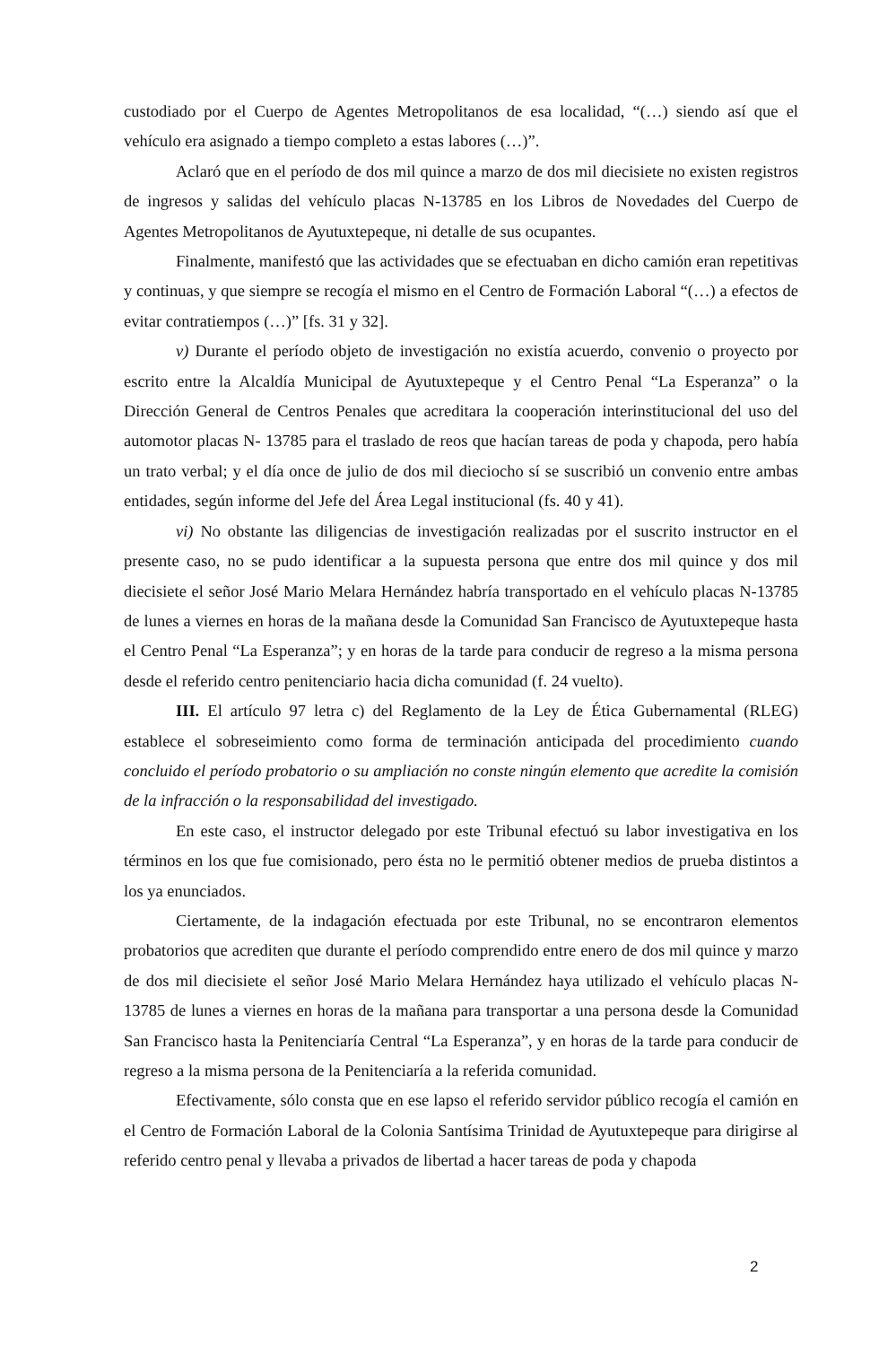custodiado por el Cuerpo de Agentes Metropolitanos de esa localidad, “(…) siendo así que el vehículo era asignado a tiempo completo a estas labores (…)”.
Aclaró que en el período de dos mil quince a marzo de dos mil diecisiete no existen registros de ingresos y salidas del vehículo placas N-13785 en los Libros de Novedades del Cuerpo de Agentes Metropolitanos de Ayutuxtepeque, ni detalle de sus ocupantes.
Finalmente, manifestó que las actividades que se efectuaban en dicho camión eran repetitivas y continuas, y que siempre se recogía el mismo en el Centro de Formación Laboral “(…) a efectos de evitar contratiempos (…)” [fs. 31 y 32].
v) Durante el período objeto de investigación no existía acuerdo, convenio o proyecto por escrito entre la Alcaldía Municipal de Ayutuxtepeque y el Centro Penal “La Esperanza” o la Dirección General de Centros Penales que acreditara la cooperación interinstitucional del uso del automotor placas N- 13785 para el traslado de reos que hacían tareas de poda y chapoda, pero había un trato verbal; y el día once de julio de dos mil dieciocho sí se suscribió un convenio entre ambas entidades, según informe del Jefe del Área Legal institucional (fs. 40 y 41).
vi) No obstante las diligencias de investigación realizadas por el suscrito instructor en el presente caso, no se pudo identificar a la supuesta persona que entre dos mil quince y dos mil diecisiete el señor José Mario Melara Hernández habría transportado en el vehículo placas N-13785 de lunes a viernes en horas de la mañana desde la Comunidad San Francisco de Ayutuxtepeque hasta el Centro Penal “La Esperanza”; y en horas de la tarde para conducir de regreso a la misma persona desde el referido centro penitenciario hacia dicha comunidad (f. 24 vuelto).
III. El artículo 97 letra c) del Reglamento de la Ley de Ética Gubernamental (RLEG) establece el sobreseimiento como forma de terminación anticipada del procedimiento cuando concluido el período probatorio o su ampliación no conste ningún elemento que acredite la comisión de la infracción o la responsabilidad del investigado.
En este caso, el instructor delegado por este Tribunal efectuó su labor investigativa en los términos en los que fue comisionado, pero ésta no le permitió obtener medios de prueba distintos a los ya enunciados.
Ciertamente, de la indagación efectuada por este Tribunal, no se encontraron elementos probatorios que acrediten que durante el período comprendido entre enero de dos mil quince y marzo de dos mil diecisiete el señor José Mario Melara Hernández haya utilizado el vehículo placas N-13785 de lunes a viernes en horas de la mañana para transportar a una persona desde la Comunidad San Francisco hasta la Penitenciaría Central “La Esperanza”, y en horas de la tarde para conducir de regreso a la misma persona de la Penitenciaría a la referida comunidad.
Efectivamente, sólo consta que en ese lapso el referido servidor público recogía el camión en el Centro de Formación Laboral de la Colonia Santísima Trinidad de Ayutuxtepeque para dirigirse al referido centro penal y llevaba a privados de libertad a hacer tareas de poda y chapoda
2